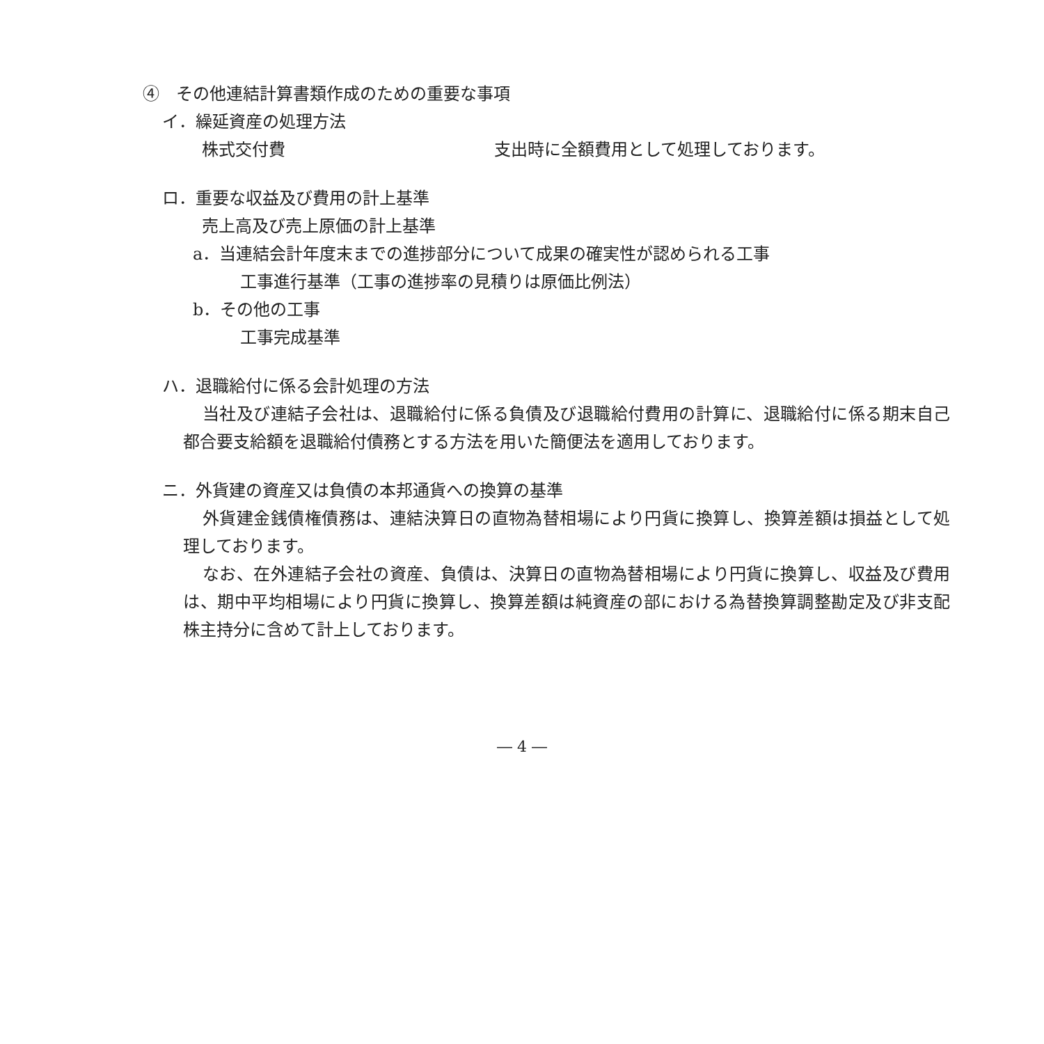④　その他連結計算書類作成のための重要な事項
イ．繰延資産の処理方法
株式交付費 支出時に全額費用として処理しております。
ロ．重要な収益及び費用の計上基準
売上高及び売上原価の計上基準
a．当連結会計年度末までの進捗部分について成果の確実性が認められる工事
工事進行基準（工事の進捗率の見積りは原価比例法）
b．その他の工事
工事完成基準
ハ．退職給付に係る会計処理の方法
当社及び連結子会社は、退職給付に係る負債及び退職給付費用の計算に、退職給付に係る期末自己都合要支給額を退職給付債務とする方法を用いた簡便法を適用しております。
ニ．外貨建の資産又は負債の本邦通貨への換算の基準
外貨建金銭債権債務は、連結決算日の直物為替相場により円貨に換算し、換算差額は損益として処理しております。
なお、在外連結子会社の資産、負債は、決算日の直物為替相場により円貨に換算し、収益及び費用は、期中平均相場により円貨に換算し、換算差額は純資産の部における為替換算調整勘定及び非支配株主持分に含めて計上しております。
― 4 ―